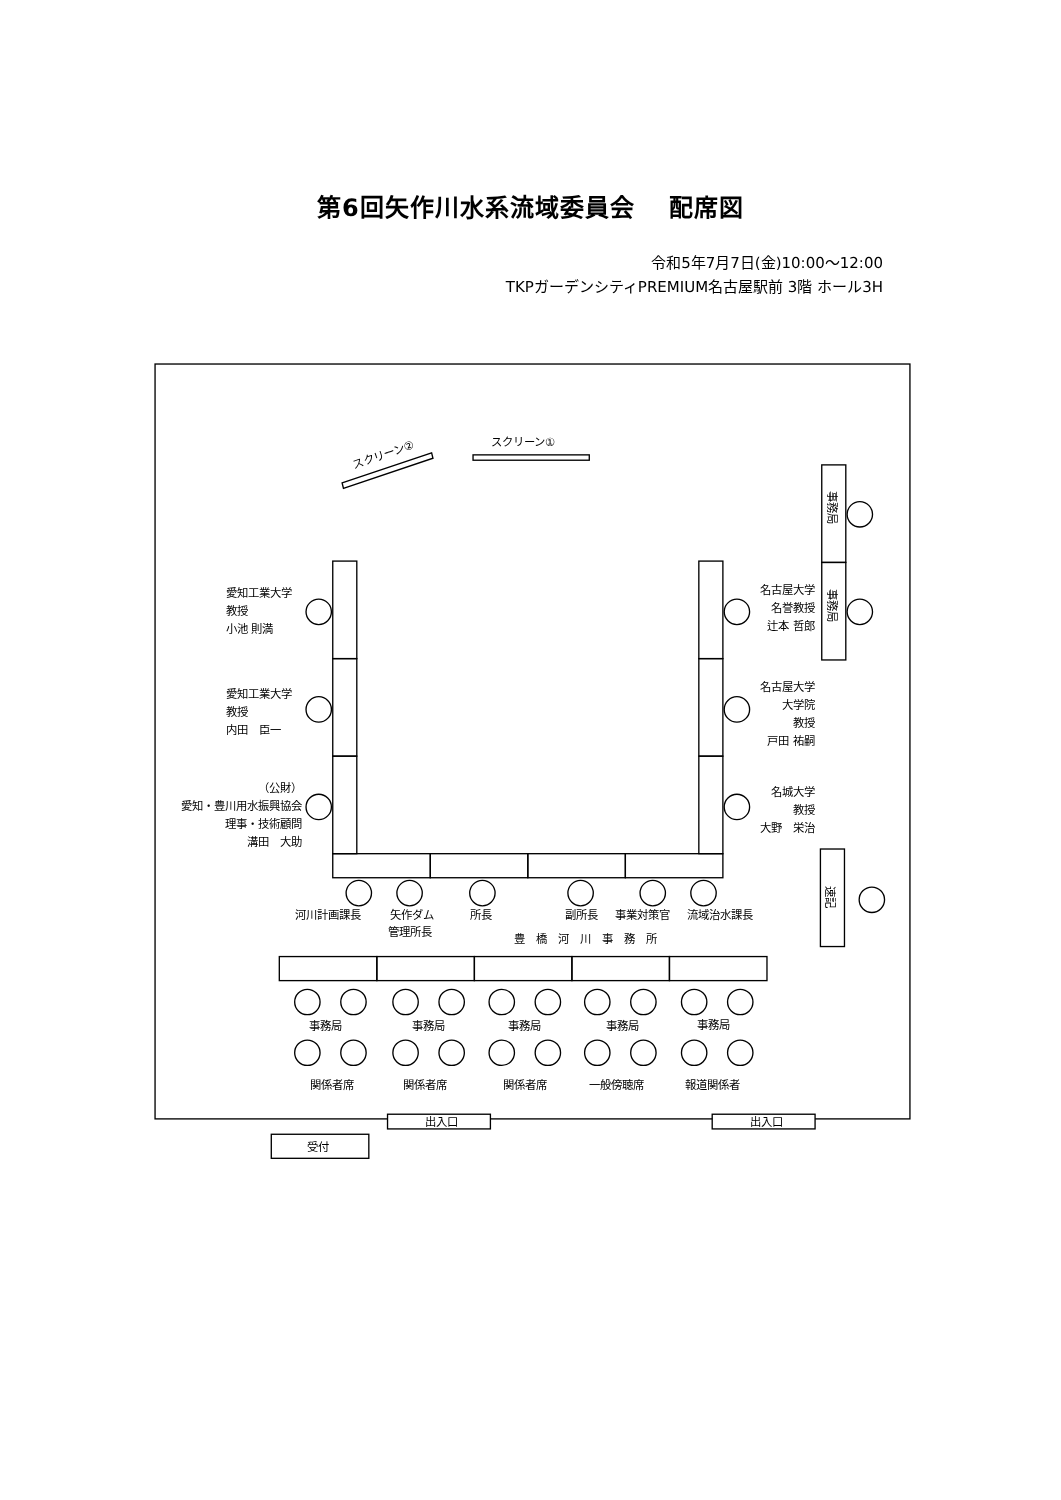第6回矢作川水系流域委員会　 配席図
令和5年7月7日(金)10:00～12:00
TKPガーデンシティPREMIUM名古屋駅前 3階 ホール3H
スクリーン②
スクリーン①
事務局
事務局
速記
愛知工業大学
教授
小池 則満
名古屋大学
名誉教授
辻本 哲郎
愛知工業大学
教授
内田　臣一
名古屋大学
大学院
教授
戸田 祐嗣
（公財）
愛知・豊川用水振興協会
理事・技術顧問
溝田　大助
名城大学
教授
大野　栄治
河川計画課長
矢作ダム
管理所長
所長
副所長
事業対策官
流域治水課長
豊　橋　河　川　事　務　所
事務局
事務局
事務局
事務局
事務局
関係者席
関係者席
関係者席
一般傍聴席
報道関係者
出入口
出入口
受付